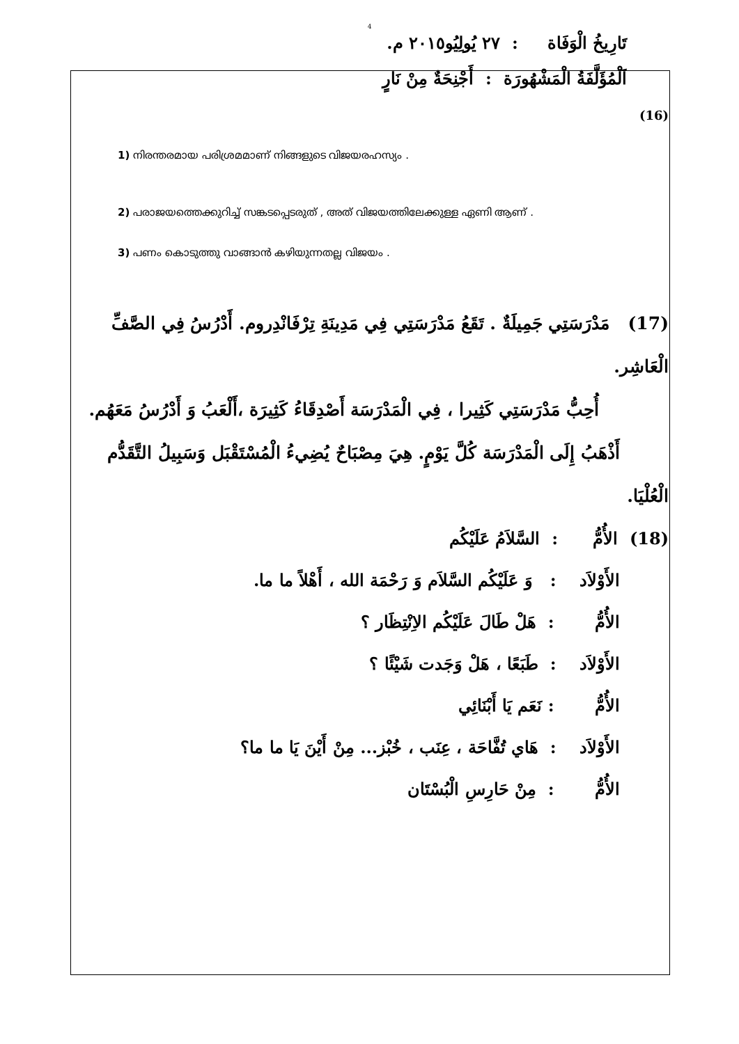4
تَارِيخُ الْوَفَاة : ٢٧ يُولِيُو٢٠١٥ م.
اَلْمُؤَلَّفَةُ الْمَشْهُورَة : أَجْنِحَةٌ مِنْ نَارٍ
(16)
1) നിരന്തരമായ പരിശ്രമമാണ് നിങ്ങളുടെ വിജയരഹസ്യം .
2) പരാജയത്തെക്കുറിച്ച് സങ്കടപ്പെടരുത് , അത് വിജയത്തിലേക്കുള്ള ഏണി ആണ് .
3) പണം കൊടുത്തു വാങ്ങാൻ കഴിയുന്നതല്ല വിജയം .
(17) مَدْرَسَتِي جَمِيلَةٌ . تَقَعُ مَدْرَسَتِي فِي مَدِينَةِ تِرْفَانْدِروم. أَدْرُسُ فِي الصَّفِّ الْعَاشِر.
أُحِبُّ مَدْرَسَتِي كَثِيرا ، فِي الْمَدْرَسَة أَصْدِقَاءُ كَثِيرَة ،أَلْعَبُ وَ أَدْرُسُ مَعَهُم.
أَذْهَبُ إِلَى الْمَدْرَسَة كُلَّ يَوْمٍ. هِيَ مِصْبَاحٌ يُضِيءُ الْمُسْتَقْبَل وَسَبِيلُ التَّقَدُّم الْعُلْيَا.
(18) الأُمُّ : السَّلاَمُ عَلَيْكُم
الأَوْلاَد : وَ عَلَيْكُم السَّلاَم وَ رَحْمَة الله ، أَهْلاً ما ما.
الأُمُّ : هَلْ طَالَ عَلَيْكُم الاِنْتِظَار ؟
الأَوْلاَد : طَبَعًا ، هَلْ وَجَدت شَيْئًا ؟
الأُمُّ : نَعَم يَا أَبْنَائِي
الأَوْلاَد : هَاي تُفَّاحَة ، عِنَب ، خُبْز... مِنْ أَيْنَ يَا ما ما؟
الأُمُّ : مِنْ حَارِسِ الْبُسْتَان